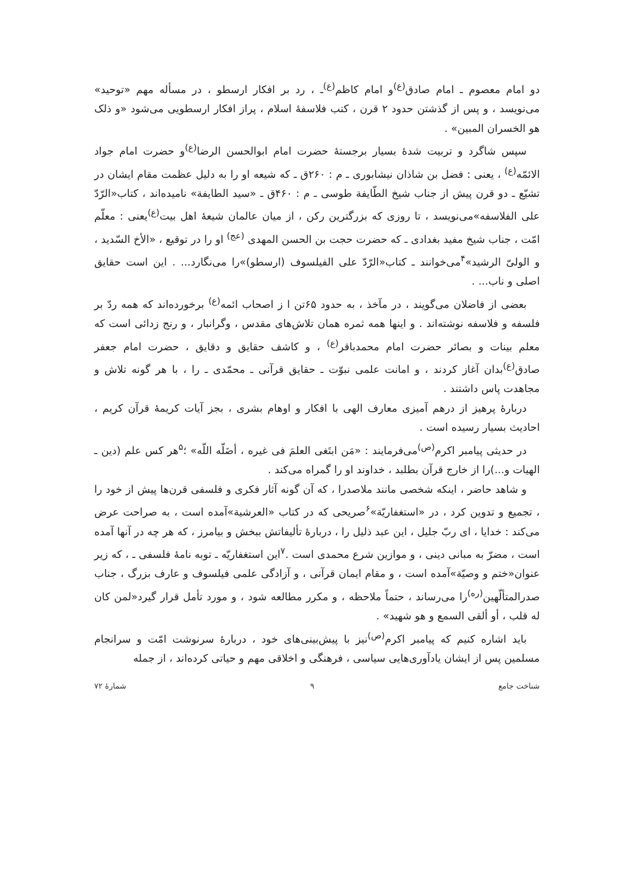دو امام معصوم ـ امام صادق<sup>(ع)</sup>و امام کاظم<sup>(ع)</sup>ـ ، رد بر افکار ارسطو ، در مسأله مهم «توحید» می‌نویسد ، و پس از گذشتن حدود ۲ قرن ، کتب فلاسفهٔ اسلام ، پراز افکار ارسطویی می‌شود «و ذلک هو الخسران المبین» .
سپس شاگرد و تربیت شدهٔ بسیار برجستهٔ حضرت امام ابوالحسن الرضا<sup>(ع)</sup>و حضرت امام جواد الائمّه<sup>(ع)</sup> ، یعنی : فضل بن شاذان نیشابوری ـ م : ۲۶۰ق ـ که شیعه او را به دلیل عظمت مقام ایشان در تشیّع ـ دو قرن پیش از جناب شیخ الطّایفة طوسی ـ م : ۴۶۰ق ـ «سید الطایفة» نامیده‌اند ، کتاب«الرّدّ علی الفلاسفه»می‌نویسد ، تا روزی که بزرگترین رکن ، از میان عالمان شیعهٔ اهل بیت<sup>(ع)</sup>یعنی : معلّم امّت ، جناب شیخ مفید بغدادی ـ که حضرت حجت بن الحسن المهدی <sup>(عج)</sup> او را در توقیع ، «الأخ السّدید ، و الولیّ الرشید»<sup>۴</sup>می‌خوانند ـ کتاب«الرّدّ علی الفیلسوف (ارسطو)»را می‌نگارد... . این است حقایق اصلی و ناب... .
بعضی از فاضلان می‌گویند ، در مآخذ ، به حدود ۶۵تن ا ز اصحاب ائمه<sup>(ع)</sup> برخورده‌اند که همه ردّ بر فلسفه و فلاسفه نوشته‌اند . و اینها همه ثمره همان تلاش‌های مقدس ، وگرانبار ، و رنج زدائی است که معلم بینات و بصائر حضرت امام محمدباقر<sup>(ع)</sup> ، و کاشف حقایق و دقایق ، حضرت امام جعفر صادق<sup>(ع)</sup>بدان آغاز کردند ، و امانت علمی نبوّت ـ حقایق قرآنی ـ محمّدی ـ را ، با هر گونه تلاش و مجاهدت پاس داشتند .
دربارهٔ پرهیز از درهم آمیزی معارف الهی با افکار و اوهام بشری ، بجز آیات کریمهٔ قرآن کریم ، احادیث بسیار رسیده است .
در حدیثی پیامبر اکرم<sup>(ص)</sup>می‌فرمایند : «مَن ابتَغی العلمَ فی غیره ، أضَلّه اللّه» ؛<sup>۵</sup>هر کس علم (دین ـ الهیات و...)را از خارج قرآن بطلبد ، خداوند او را گمراه می‌کند .
و شاهد حاضر ، اینکه شخصی مانند ملاصدرا ، که آن گونه آثار فکری و فلسفی قرن‌ها پیش از خود را ، تجمیع و تدوین کرد ، در «استغفاریّة»<sup>۶</sup>صریحی که در کتاب «العرشیة»آمده است ، به صراحت عرض می‌کند : خدایا ، ای ربّ جلیل ، این عبد ذلیل را ، دربارهٔ تألیفاتش ببخش و بیامرز ، که هر چه در آنها آمده است ، مضرّ به مبانی دینی ، و موازین شرع محمدی است .<sup>۷</sup>این استغفاریّه ـ توبه نامهٔ فلسفی ـ ، که زیر عنوان«ختم و وصیّة»آمده است ، و مقام ایمان قرآنی ، و آزادگی علمی فیلسوف و عارف بزرگ ، جناب صدرالمتألّهین<sup>(ره)</sup>را می‌رساند ، حتماً ملاحظه ، و مکرر مطالعه شود ، و مورد تأمل قرار گیرد«لمن کان له قلب ، أو ألقی السمع و هو شهید» .
باید اشاره کنیم که پیامبر اکرم<sup>(ص)</sup>نیز با پیش‌بینی‌های خود ، دربارهٔ سرنوشت امّت و سرانجام مسلمین پس از ایشان یادآوری‌هایی سیاسی ، فرهنگی و اخلاقی مهم و حیاتی کرده‌اند ، از جمله
شناخت جامع ۹ شمارهٔ ۷۲